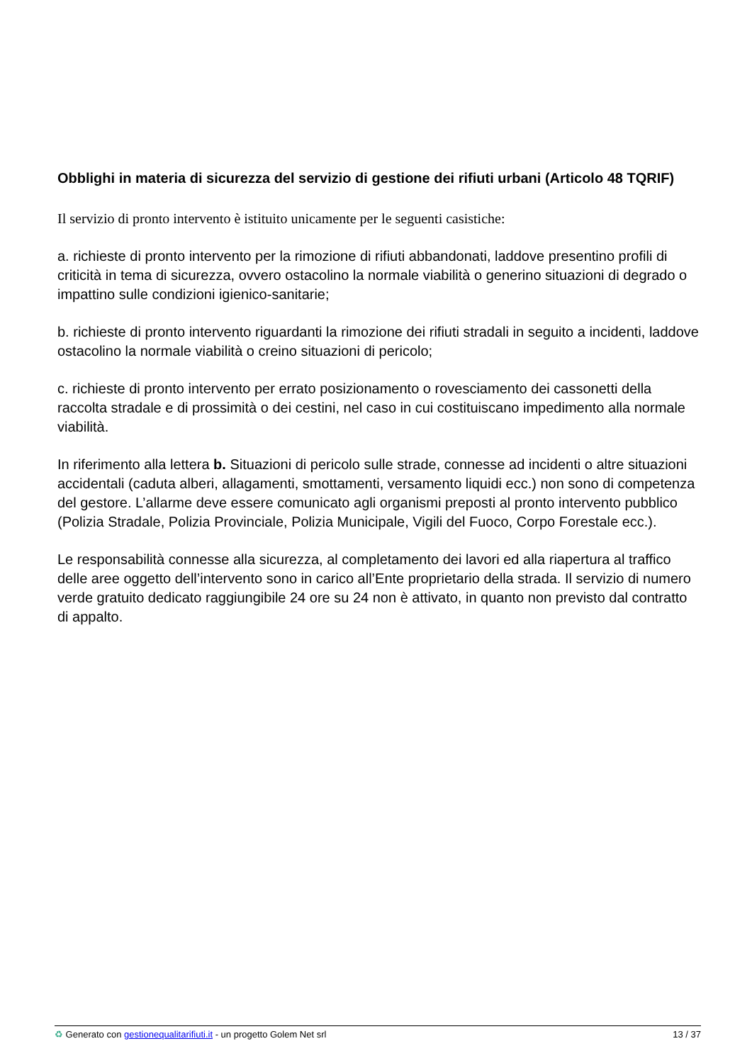Obblighi in materia di sicurezza del servizio di gestione dei rifiuti urbani (Articolo 48 TQRIF)
Il servizio di pronto intervento è istituito unicamente per le seguenti casistiche:
a. richieste di pronto intervento per la rimozione di rifiuti abbandonati, laddove presentino profili di criticità in tema di sicurezza, ovvero ostacolino la normale viabilità o generino situazioni di degrado o impattino sulle condizioni igienico-sanitarie;
b. richieste di pronto intervento riguardanti la rimozione dei rifiuti stradali in seguito a incidenti, laddove ostacolino la normale viabilità o creino situazioni di pericolo;
c. richieste di pronto intervento per errato posizionamento o rovesciamento dei cassonetti della raccolta stradale e di prossimità o dei cestini, nel caso in cui costituiscano impedimento alla normale viabilità.
In riferimento alla lettera b. Situazioni di pericolo sulle strade, connesse ad incidenti o altre situazioni accidentali (caduta alberi, allagamenti, smottamenti, versamento liquidi ecc.) non sono di competenza del gestore. L’allarme deve essere comunicato agli organismi preposti al pronto intervento pubblico (Polizia Stradale, Polizia Provinciale, Polizia Municipale, Vigili del Fuoco, Corpo Forestale ecc.).
Le responsabilità connesse alla sicurezza, al completamento dei lavori ed alla riapertura al traffico delle aree oggetto dell’intervento sono in carico all’Ente proprietario della strada. Il servizio di numero verde gratuito dedicato raggiungibile 24 ore su 24 non è attivato, in quanto non previsto dal contratto di appalto.
♻ Generato con gestionequalitarifiuti.it - un progetto Golem Net srl 13 / 37